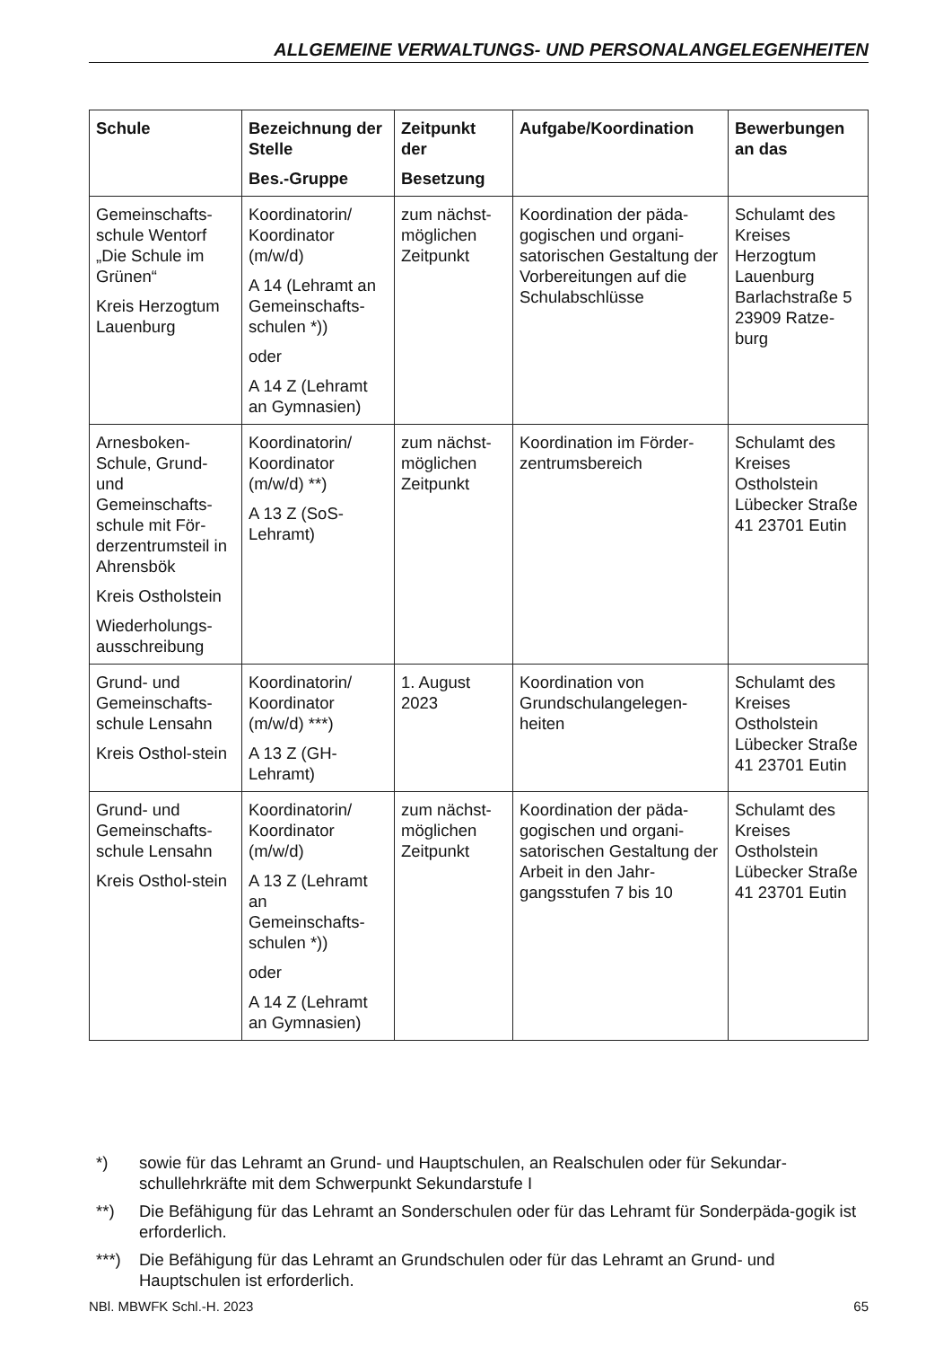ALLGEMEINE VERWALTUNGS- UND PERSONALANGELEGENHEITEN
| Schule | Bezeichnung der Stelle Bes.-Gruppe | Zeitpunkt der Besetzung | Aufgabe/Koordination | Bewerbungen an das |
| --- | --- | --- | --- | --- |
| Gemeinschafts-schule Wentorf „Die Schule im Grünen“ Kreis Herzogtum Lauenburg | Koordinatorin/ Koordinator (m/w/d) A 14 (Lehramt an Gemeinschafts-schulen *)) oder A 14 Z (Lehramt an Gymnasien) | zum nächst-möglichen Zeitpunkt | Koordination der päda-gogischen und organi-satorischen Gestaltung der Vorbereitungen auf die Schulabschlüsse | Schulamt des Kreises Herzogtum Lauenburg Barlachstraße 5 23909 Ratze-burg |
| Arnesboken-Schule, Grund- und Gemeinschafts-schule mit För-derzentrumsteil in Ahrensbök Kreis Ostholstein Wiederholungs-ausschreibung | Koordinatorin/ Koordinator (m/w/d) **) A 13 Z (SoS-Lehramt) | zum nächst-möglichen Zeitpunkt | Koordination im Förder-zentrumsbereich | Schulamt des Kreises Ostholstein Lübecker Straße 41 23701 Eutin |
| Grund- und Gemeinschafts-schule Lensahn Kreis Osthol-stein | Koordinatorin/ Koordinator (m/w/d) ***) A 13 Z (GH-Lehramt) | 1. August 2023 | Koordination von Grundschulangelegen-heiten | Schulamt des Kreises Ostholstein Lübecker Straße 41 23701 Eutin |
| Grund- und Gemeinschafts-schule Lensahn Kreis Osthol-stein | Koordinatorin/ Koordinator (m/w/d) A 13 Z (Lehramt an Gemeinschafts-schulen *)) oder A 14 Z (Lehramt an Gymnasien) | zum nächst-möglichen Zeitpunkt | Koordination der päda-gogischen und organi-satorischen Gestaltung der Arbeit in den Jahr-gangsstufen 7 bis 10 | Schulamt des Kreises Ostholstein Lübecker Straße 41 23701 Eutin |
*) sowie für das Lehramt an Grund- und Hauptschulen, an Realschulen oder für Sekundar-schullehrkräfte mit dem Schwerpunkt Sekundarstufe I
**) Die Befähigung für das Lehramt an Sonderschulen oder für das Lehramt für Sonderpäda-gogik ist erforderlich.
***) Die Befähigung für das Lehramt an Grundschulen oder für das Lehramt an Grund- und Hauptschulen ist erforderlich.
NBl. MBWFK Schl.-H. 2023 65